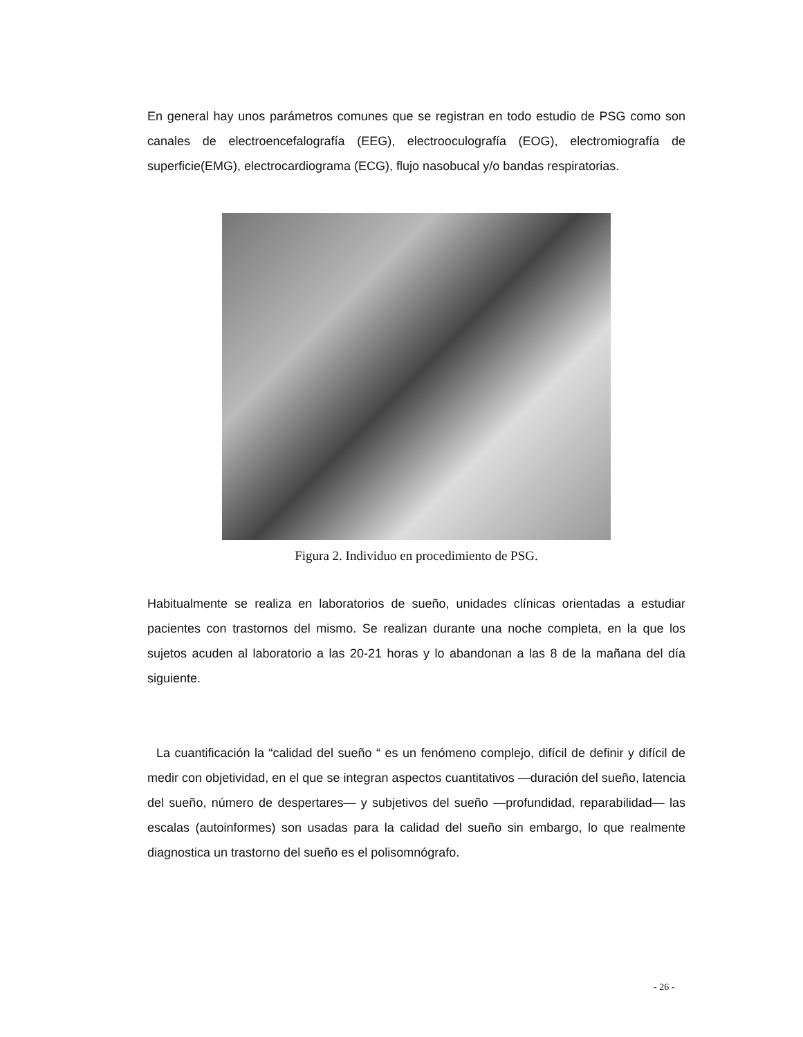En general hay unos parámetros comunes que se registran en todo estudio de PSG como son canales de electroencefalografía (EEG), electrooculografía (EOG), electromiografía de superficie(EMG), electrocardiograma (ECG), flujo nasobucal y/o bandas respiratorias.
Figura 2. Individuo en procedimiento de PSG.
Habitualmente se realiza en laboratorios de sueño, unidades clínicas orientadas a estudiar pacientes con trastornos del mismo. Se realizan durante una noche completa, en la que los sujetos acuden al laboratorio a las 20-21 horas y lo abandonan a las 8 de la mañana del día siguiente.
La cuantificación la “calidad del sueño “ es un fenómeno complejo, difícil de definir y difícil de medir con objetividad, en el que se integran aspectos cuantitativos —duración del sueño, latencia del sueño, número de despertares— y subjetivos del sueño —profundidad, reparabilidad— las escalas (autoinformes) son usadas para la calidad del sueño sin embargo, lo que realmente diagnostica un trastorno del sueño es el polisomnógrafo.
- 26 -